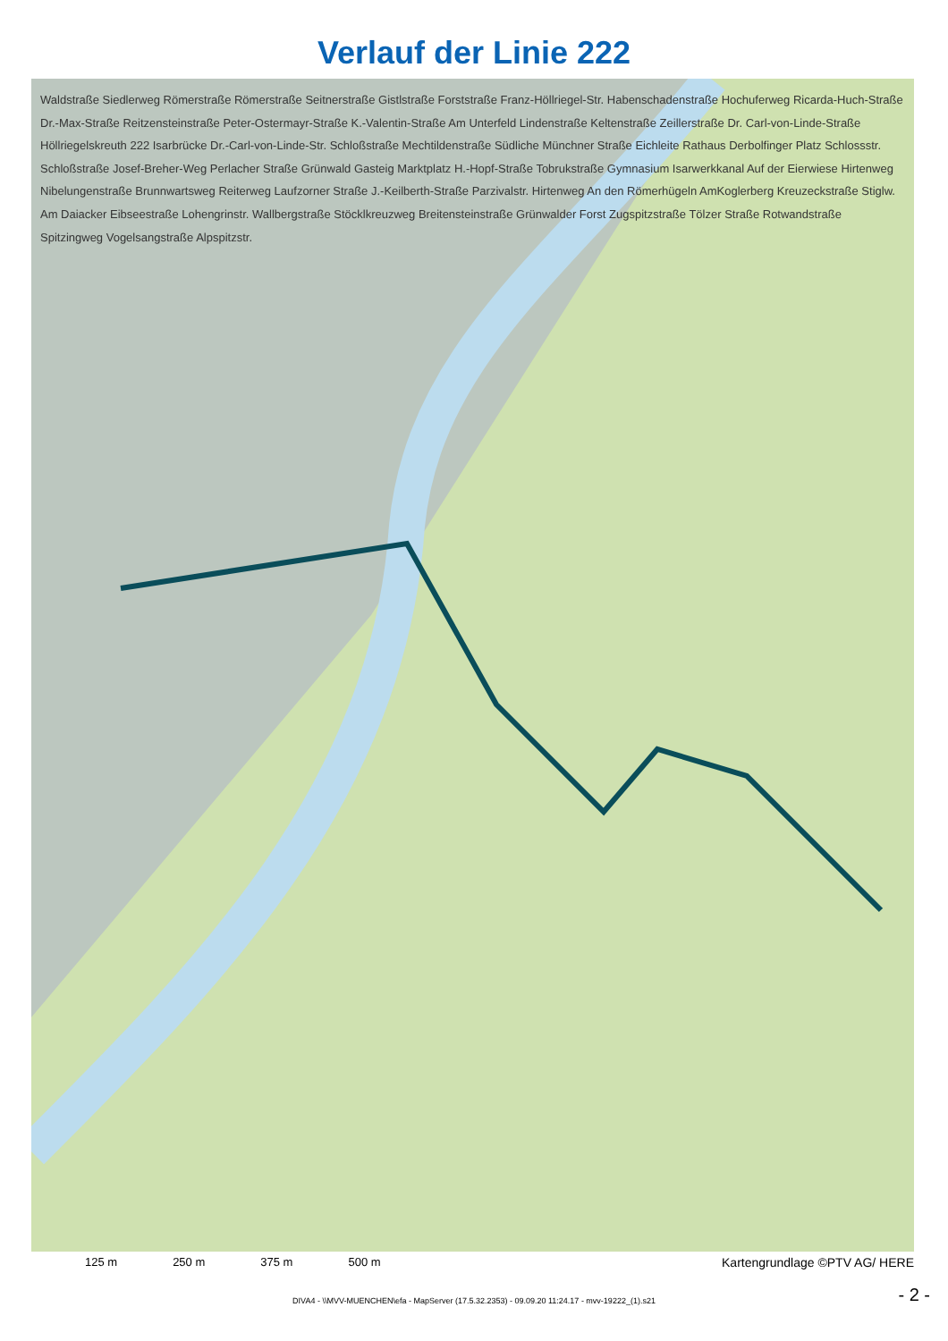Verlauf der Linie 222
Waldstraße Siedlerweg Römerstraße Römerstraße Seitnerstraße Gistlstraße Forststraße Franz-Höllriegel-Str. Habenschadenstraße Hochuferweg Ricarda-Huch-Straße Dr.-Max-Straße Reitzensteinstraße Peter-Ostermayr-Straße K.-Valentin-Straße Am Unterfeld Lindenstraße Keltenstraße Zeillerstraße Dr. Carl-von-Linde-Straße Höllriegelskreuth 222 Isarbrücke Dr.-Carl-von-Linde-Str. Schloßstraße Mechtildenstraße Südliche Münchner Straße Eichleite Rathaus Derbolfinger Platz Schlossstr. Schloßstraße Josef-Breher-Weg Perlacher Straße Grünwald Gasteig Marktplatz H.-Hopf-Straße Tobrukstraße Gymnasium Isarwerkkanal Auf der Eierwiese Hirtenweg Nibelungenstraße Brunnwartsweg Reiterweg Laufzorner Straße J.-Keilberth-Straße Parzivalstr. Hirtenweg An den Römerhügeln AmKoglerberg Kreuzeckstraße Stiglw. Am Daiacker Eibseestraße Lohengrinstr. Wallbergstraße Stöcklkreuzweg Breitensteinstraße Grünwalder Forst Zugspitzstraße Tölzer Straße Rotwandstraße Spitzingweg Vogelsangstraße Alpspitzstr.
125 m 250 m 375 m 500 m Kartengrundlage ©PTV AG/ HERE
DIVA4 - \\MVV-MUENCHEN\efa - MapServer (17.5.32.2353) - 09.09.20 11:24.17 - mvv-19222_(1).s21
- 2 -